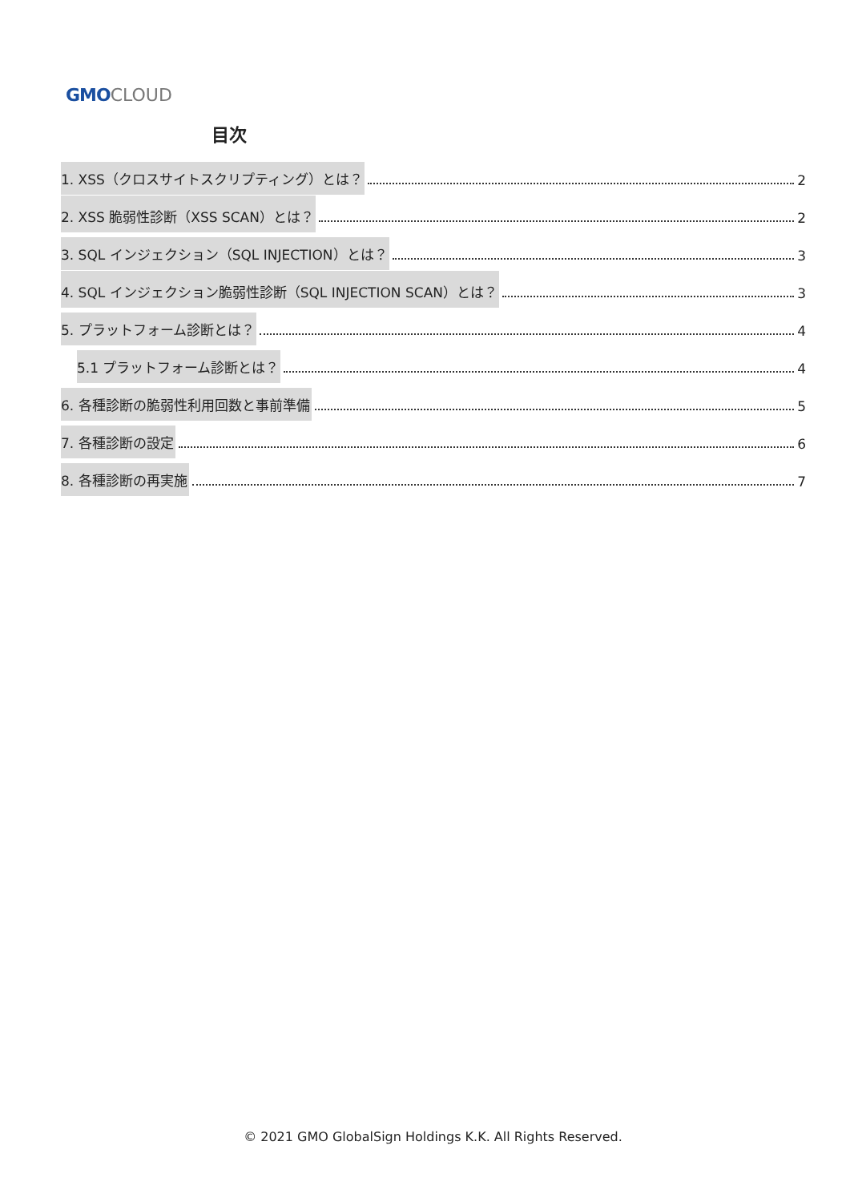GMO CLOUD
目次
1. XSS（クロスサイトスクリプティング）とは？ 2
2. XSS 脆弱性診断（XSS SCAN）とは？ 2
3. SQL インジェクション（SQL INJECTION）とは？ 3
4. SQL インジェクション脆弱性診断（SQL INJECTION SCAN）とは？ 3
5. プラットフォーム診断とは？ 4
5.1 プラットフォーム診断とは？ 4
6. 各種診断の脆弱性利用回数と事前準備 5
7. 各種診断の設定 6
8. 各種診断の再実施 7
© 2021 GMO GlobalSign Holdings K.K. All Rights Reserved.